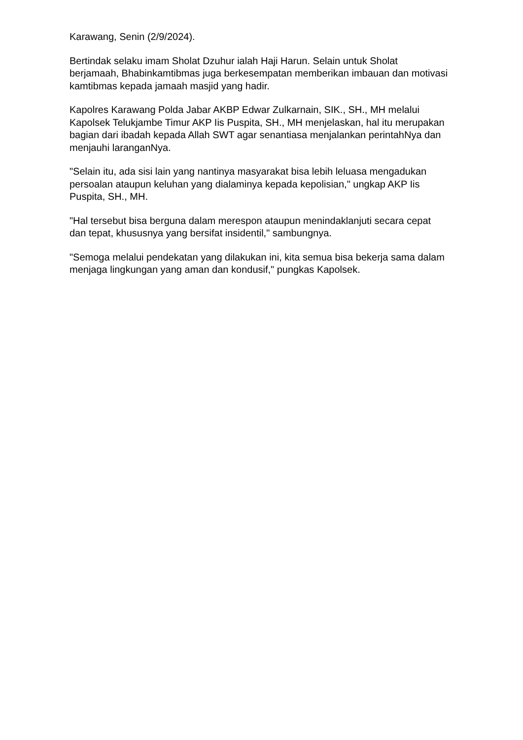Karawang, Senin (2/9/2024).
Bertindak selaku imam Sholat Dzuhur ialah Haji Harun. Selain untuk Sholat berjamaah, Bhabinkamtibmas juga berkesempatan memberikan imbauan dan motivasi kamtibmas kepada jamaah masjid yang hadir.
Kapolres Karawang Polda Jabar AKBP Edwar Zulkarnain, SIK., SH., MH melalui Kapolsek Telukjambe Timur AKP Iis Puspita, SH., MH menjelaskan, hal itu merupakan bagian dari ibadah kepada Allah SWT agar senantiasa menjalankan perintahNya dan menjauhi laranganNya.
"Selain itu, ada sisi lain yang nantinya masyarakat bisa lebih leluasa mengadukan persoalan ataupun keluhan yang dialaminya kepada kepolisian," ungkap AKP Iis Puspita, SH., MH.
"Hal tersebut bisa berguna dalam merespon ataupun menindaklanjuti secara cepat dan tepat, khususnya yang bersifat insidentil," sambungnya.
"Semoga melalui pendekatan yang dilakukan ini, kita semua bisa bekerja sama dalam menjaga lingkungan yang aman dan kondusif," pungkas Kapolsek.